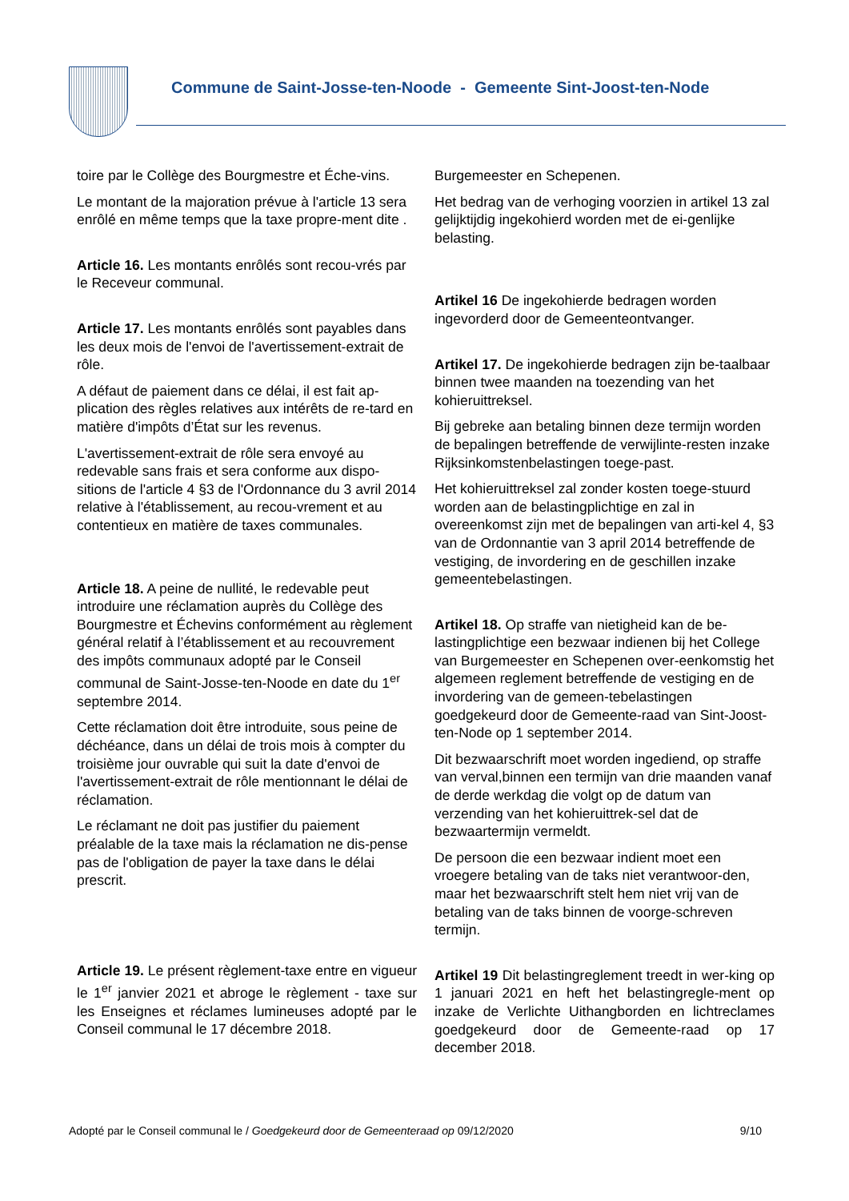Commune de Saint-Josse-ten-Noode - Gemeente Sint-Joost-ten-Node
toire par le Collège des Bourgmestre et Éche-vins.
Le montant de la majoration prévue à l'article 13 sera enrôlé en même temps que la taxe propre-ment dite .
Article 16. Les montants enrôlés sont recou-vrés par le Receveur communal.
Article 17. Les montants enrôlés sont payables dans les deux mois de l'envoi de l'avertissement-extrait de rôle.
A défaut de paiement dans ce délai, il est fait ap-plication des règles relatives aux intérêts de re-tard en matière d'impôts d’État sur les revenus.
L'avertissement-extrait de rôle sera envoyé au redevable sans frais et sera conforme aux dispo-sitions de l'article 4 §3 de l'Ordonnance du 3 avril 2014 relative à l'établissement, au recou-vrement et au contentieux en matière de taxes communales.
Article 18. A peine de nullité, le redevable peut introduire une réclamation auprès du Collège des Bourgmestre et Échevins conformément au règlement général relatif à l’établissement et au recouvrement des impôts communaux adopté par le Conseil communal de Saint-Josse-ten-Noode en date du 1<sup>er</sup> septembre 2014.
Cette réclamation doit être introduite, sous peine de déchéance, dans un délai de trois mois à compter du troisième jour ouvrable qui suit la date d'envoi de l'avertissement-extrait de rôle mentionnant le délai de réclamation.
Le réclamant ne doit pas justifier du paiement préalable de la taxe mais la réclamation ne dis-pense pas de l'obligation de payer la taxe dans le délai prescrit.
Article 19. Le présent règlement-taxe entre en vigueur le 1<sup>er</sup> janvier 2021 et abroge le règlement - taxe sur les Enseignes et réclames lumineuses adopté par le Conseil communal le 17 décembre 2018.
Burgemeester en Schepenen.
Het bedrag van de verhoging voorzien in artikel 13 zal gelijktijdig ingekohierd worden met de ei-genlijke belasting.
Artikel 16 De ingekohierde bedragen worden ingevorderd door de Gemeenteontvanger.
Artikel 17. De ingekohierde bedragen zijn be-taalbaar binnen twee maanden na toezending van het kohieruittreksel.
Bij gebreke aan betaling binnen deze termijn worden de bepalingen betreffende de verwijlinte-resten inzake Rijksinkomstenbelastingen toege-past.
Het kohieruittreksel zal zonder kosten toege-stuurd worden aan de belastingplichtige en zal in overeenkomst zijn met de bepalingen van arti-kel 4, §3 van de Ordonnantie van 3 april 2014 betreffende de vestiging, de invordering en de geschillen inzake gemeentebelastingen.
Artikel 18. Op straffe van nietigheid kan de be-lastingplichtige een bezwaar indienen bij het College van Burgemeester en Schepenen over-eenkomstig het algemeen reglement betreffende de vestiging en de invordering van de gemeen-tebelastingen goedgekeurd door de Gemeente-raad van Sint-Joost-ten-Node op 1 september 2014.
Dit bezwaarschrift moet worden ingediend, op straffe van verval,binnen een termijn van drie maanden vanaf de derde werkdag die volgt op de datum van verzending van het kohieruittrek-sel dat de bezwaartermijn vermeldt.
De persoon die een bezwaar indient moet een vroegere betaling van de taks niet verantwoor-den, maar het bezwaarschrift stelt hem niet vrij van de betaling van de taks binnen de voorge-schreven termijn.
Artikel 19 Dit belastingreglement treedt in wer-king op 1 januari 2021 en heft het belastingregle-ment op inzake de Verlichte Uithangborden en lichtreclames goedgekeurd door de Gemeente-raad op 17 december 2018.
Adopté par le Conseil communal le / Goedgekeurd door de Gemeenteraad op 09/12/2020 9/10